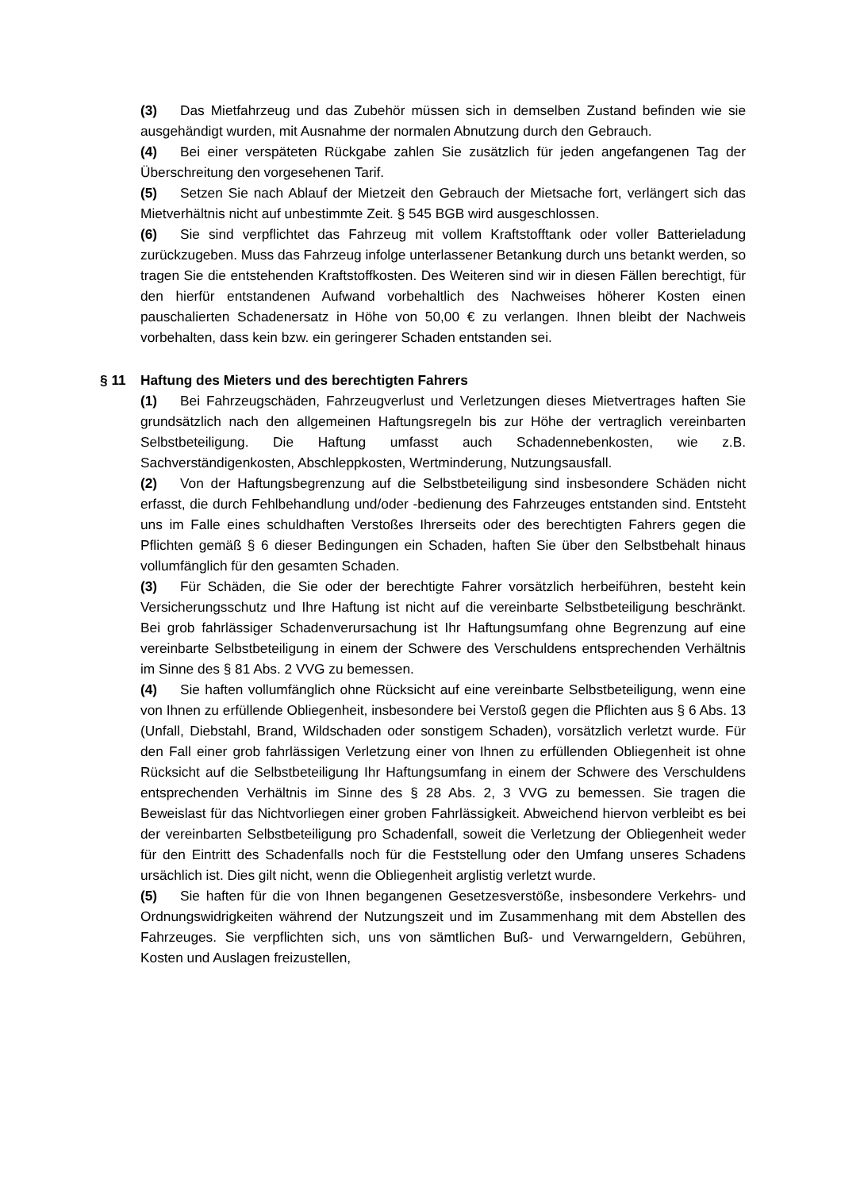(3) Das Mietfahrzeug und das Zubehör müssen sich in demselben Zustand befinden wie sie ausgehändigt wurden, mit Ausnahme der normalen Abnutzung durch den Gebrauch.
(4) Bei einer verspäteten Rückgabe zahlen Sie zusätzlich für jeden angefangenen Tag der Überschreitung den vorgesehenen Tarif.
(5) Setzen Sie nach Ablauf der Mietzeit den Gebrauch der Mietsache fort, verlängert sich das Mietverhältnis nicht auf unbestimmte Zeit. § 545 BGB wird ausgeschlossen.
(6) Sie sind verpflichtet das Fahrzeug mit vollem Kraftstofftank oder voller Batterieladung zurückzugeben. Muss das Fahrzeug infolge unterlassener Betankung durch uns betankt werden, so tragen Sie die entstehenden Kraftstoffkosten. Des Weiteren sind wir in diesen Fällen berechtigt, für den hierfür entstandenen Aufwand vorbehaltlich des Nachweises höherer Kosten einen pauschalierten Schadenersatz in Höhe von 50,00 € zu verlangen. Ihnen bleibt der Nachweis vorbehalten, dass kein bzw. ein geringerer Schaden entstanden sei.
§ 11 Haftung des Mieters und des berechtigten Fahrers
(1) Bei Fahrzeugschäden, Fahrzeugverlust und Verletzungen dieses Mietvertrages haften Sie grundsätzlich nach den allgemeinen Haftungsregeln bis zur Höhe der vertraglich vereinbarten Selbstbeteiligung. Die Haftung umfasst auch Schadennebenkosten, wie z.B. Sachverständigenkosten, Abschleppkosten, Wertminderung, Nutzungsausfall.
(2) Von der Haftungsbegrenzung auf die Selbstbeteiligung sind insbesondere Schäden nicht erfasst, die durch Fehlbehandlung und/oder -bedienung des Fahrzeuges entstanden sind. Entsteht uns im Falle eines schuldhaften Verstoßes Ihrerseits oder des berechtigten Fahrers gegen die Pflichten gemäß § 6 dieser Bedingungen ein Schaden, haften Sie über den Selbstbehalt hinaus vollumfänglich für den gesamten Schaden.
(3) Für Schäden, die Sie oder der berechtigte Fahrer vorsätzlich herbeiführen, besteht kein Versicherungsschutz und Ihre Haftung ist nicht auf die vereinbarte Selbstbeteiligung beschränkt. Bei grob fahrlässiger Schadenverursachung ist Ihr Haftungsumfang ohne Begrenzung auf eine vereinbarte Selbstbeteiligung in einem der Schwere des Verschuldens entsprechenden Verhältnis im Sinne des § 81 Abs. 2 VVG zu bemessen.
(4) Sie haften vollumfänglich ohne Rücksicht auf eine vereinbarte Selbstbeteiligung, wenn eine von Ihnen zu erfüllende Obliegenheit, insbesondere bei Verstoß gegen die Pflichten aus § 6 Abs. 13 (Unfall, Diebstahl, Brand, Wildschaden oder sonstigem Schaden), vorsätzlich verletzt wurde. Für den Fall einer grob fahrlässigen Verletzung einer von Ihnen zu erfüllenden Obliegenheit ist ohne Rücksicht auf die Selbstbeteiligung Ihr Haftungsumfang in einem der Schwere des Verschuldens entsprechenden Verhältnis im Sinne des § 28 Abs. 2, 3 VVG zu bemessen. Sie tragen die Beweislast für das Nichtvorliegen einer groben Fahrlässigkeit. Abweichend hiervon verbleibt es bei der vereinbarten Selbstbeteiligung pro Schadenfall, soweit die Verletzung der Obliegenheit weder für den Eintritt des Schadenfalls noch für die Feststellung oder den Umfang unseres Schadens ursächlich ist. Dies gilt nicht, wenn die Obliegenheit arglistig verletzt wurde.
(5) Sie haften für die von Ihnen begangenen Gesetzesverstöße, insbesondere Verkehrs- und Ordnungswidrigkeiten während der Nutzungszeit und im Zusammenhang mit dem Abstellen des Fahrzeuges. Sie verpflichten sich, uns von sämtlichen Buß- und Verwarngeldern, Gebühren, Kosten und Auslagen freizustellen,